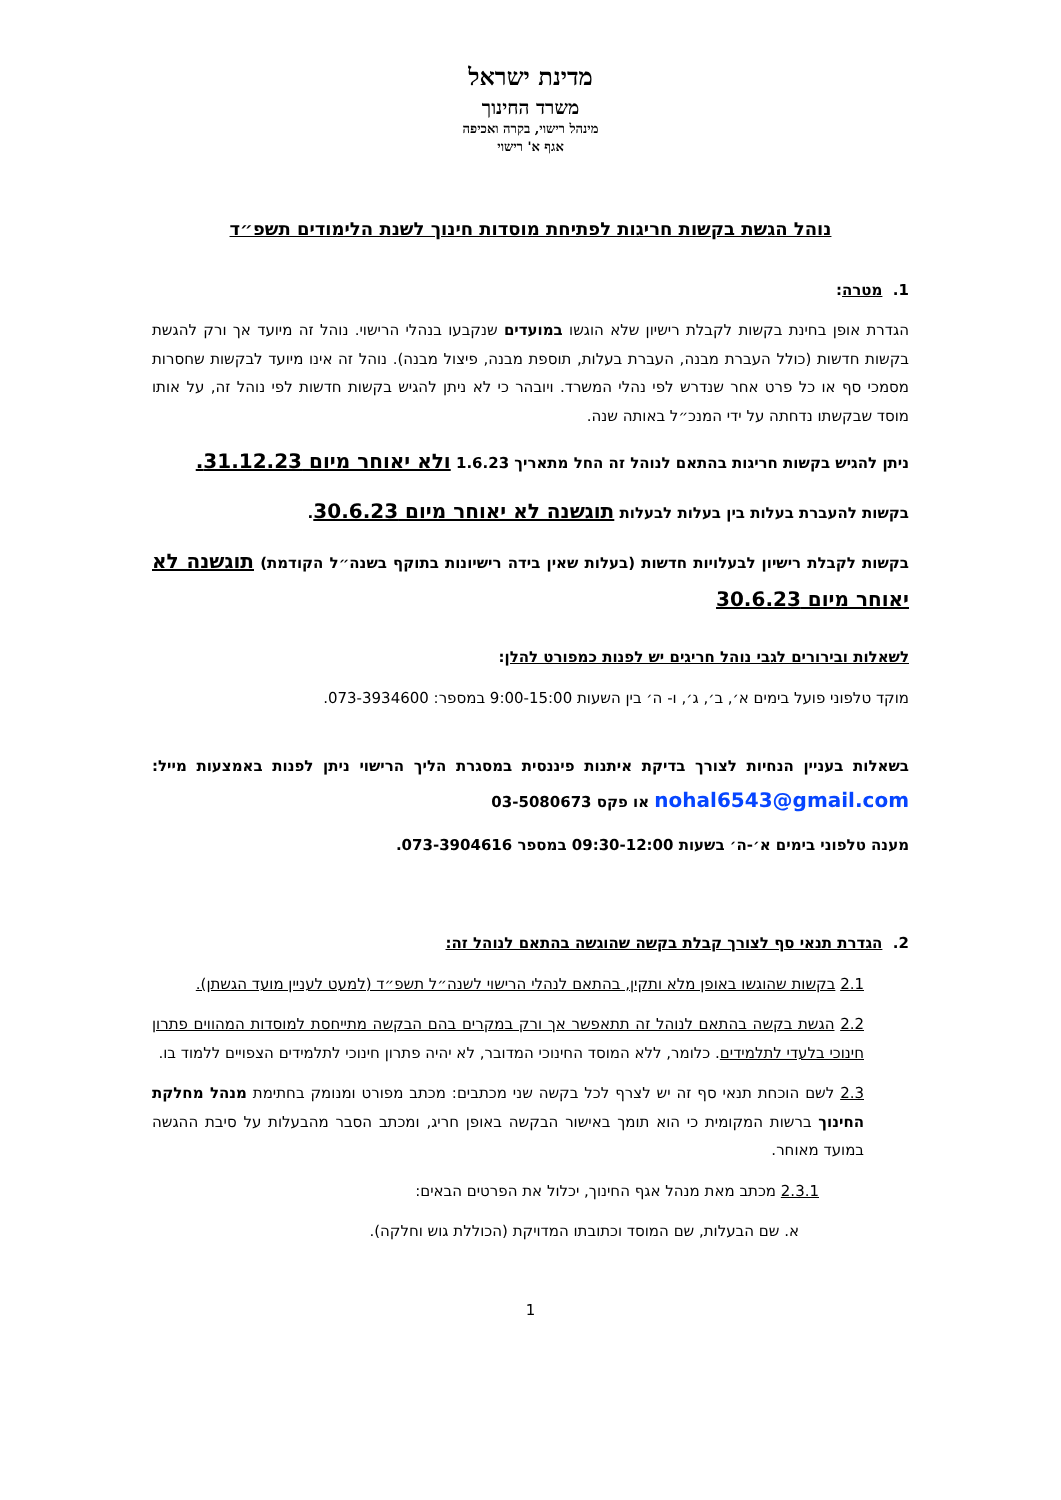מדינת ישראל
משרד החינוך
מינהל רישוי, בקרה ואכיפה
אגף א' רישוי
נוהל הגשת בקשות חריגות לפתיחת מוסדות חינוך לשנת הלימודים תשפ״ד
1. מטרה:
הגדרת אופן בחינת בקשות לקבלת רישיון שלא הוגשו במועדים שנקבעו בנהלי הרישוי. נוהל זה מיועד אך ורק להגשת בקשות חדשות (כולל העברת מבנה, העברת בעלות, תוספת מבנה, פיצול מבנה). נוהל זה אינו מיועד לבקשות שחסרות מסמכי סף או כל פרט אחר שנדרש לפי נהלי המשרד. ויובהר כי לא ניתן להגיש בקשות חדשות לפי נוהל זה, על אותו מוסד שבקשתו נדחתה על ידי המנכ״ל באותה שנה.
ניתן להגיש בקשות חריגות בהתאם לנוהל זה החל מתאריך 1.6.23 ולא יאוחר מיום 31.12.23.
בקשות להעברת בעלות בין בעלות לבעלות תוגשנה לא יאוחר מיום 30.6.23.
בקשות לקבלת רישיון לבעלויות חדשות (בעלות שאין בידה רישיונות בתוקף בשנה״ל הקודמת) תוגשנה לא יאוחר מיום 30.6.23
לשאלות ובירורים לגבי נוהל חריגים יש לפנות כמפורט להלן:
מוקד טלפוני פועל בימים א׳, ב׳, ג׳, ו- ה׳ בין השעות 9:00-15:00 במספר: 073-3934600.
בשאלות בעניין הנחיות לצורך בדיקת איתנות פיננסית במסגרת הליך הרישוי ניתן לפנות באמצעות מייל: nohal6543@gmail.com או פקס 03-5080673
מענה טלפוני בימים א׳-ה׳ בשעות 09:30-12:00 במספר 073-3904616.
2. הגדרת תנאי סף לצורך קבלת בקשה שהוגשה בהתאם לנוהל זה:
2.1 בקשות שהוגשו באופן מלא ותקין, בהתאם לנהלי הרישוי לשנה״ל תשפ״ד (למעט לעניין מועד הגשתן).
2.2 הגשת בקשה בהתאם לנוהל זה תתאפשר אך ורק במקרים בהם הבקשה מתייחסת למוסדות המהווים פתרון חינוכי בלעדי לתלמידים. כלומר, ללא המוסד החינוכי המדובר, לא יהיה פתרון חינוכי לתלמידים הצפויים ללמוד בו.
2.3 לשם הוכחת תנאי סף זה יש לצרף לכל בקשה שני מכתבים: מכתב מפורט ומנומק בחתימת מנהל מחלקת החינוך ברשות המקומית כי הוא תומך באישור הבקשה באופן חריג, ומכתב הסבר מהבעלות על סיבת ההגשה במועד מאוחר.
2.3.1 מכתב מאת מנהל אגף החינוך, יכלול את הפרטים הבאים:
א. שם הבעלות, שם המוסד וכתובתו המדויקת (הכוללת גוש וחלקה).
1